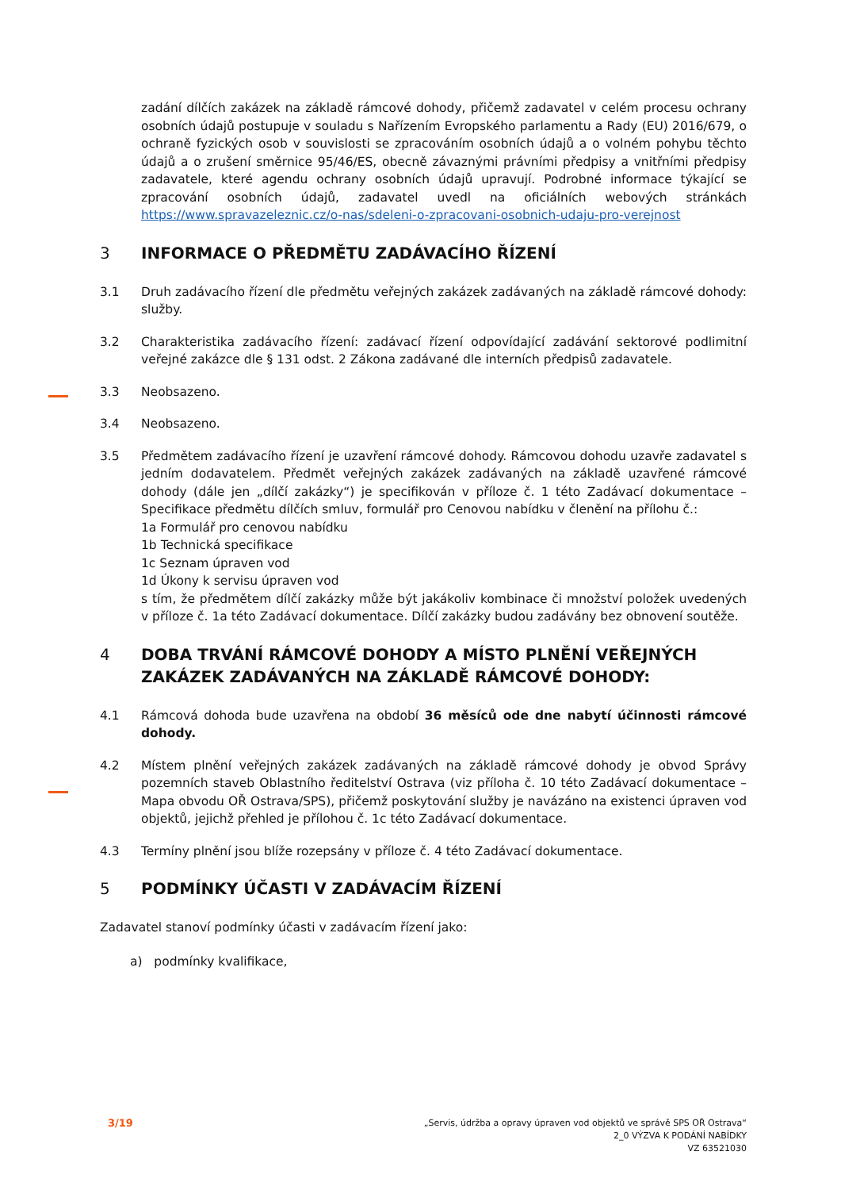zadání dílčích zakázek na základě rámcové dohody, přičemž zadavatel v celém procesu ochrany osobních údajů postupuje v souladu s Nařízením Evropského parlamentu a Rady (EU) 2016/679, o ochraně fyzických osob v souvislosti se zpracováním osobních údajů a o volném pohybu těchto údajů a o zrušení směrnice 95/46/ES, obecně závaznými právními předpisy a vnitřními předpisy zadavatele, které agendu ochrany osobních údajů upravují. Podrobné informace týkající se zpracování osobních údajů, zadavatel uvedl na oficiálních webových stránkách https://www.spravazeleznic.cz/o-nas/sdeleni-o-zpracovani-osobnich-udaju-pro-verejnost
3 INFORMACE O PŘEDMĚTU ZADÁVACÍHO ŘÍZENÍ
3.1 Druh zadávacího řízení dle předmětu veřejných zakázek zadávaných na základě rámcové dohody: služby.
3.2 Charakteristika zadávacího řízení: zadávací řízení odpovídající zadávání sektorové podlimitní veřejné zakázce dle § 131 odst. 2 Zákona zadávané dle interních předpisů zadavatele.
3.3 Neobsazeno.
3.4 Neobsazeno.
3.5 Předmětem zadávacího řízení je uzavření rámcové dohody. Rámcovou dohodu uzavře zadavatel s jedním dodavatelem. Předmět veřejných zakázek zadávaných na základě uzavřené rámcové dohody (dále jen „dílčí zakázky“) je specifikován v příloze č. 1 této Zadávací dokumentace – Specifikace předmětu dílčích smluv, formulář pro Cenovou nabídku v členění na přílohu č.:
1a Formulář pro cenovou nabídku
1b Technická specifikace
1c Seznam úpraven vod
1d Úkony k servisu úpraven vod
s tím, že předmětem dílčí zakázky může být jakákoliv kombinace či množství položek uvedených v příloze č. 1a této Zadávací dokumentace. Dílčí zakázky budou zadávány bez obnovení soutěže.
4 DOBA TRVÁNÍ RÁMCOVÉ DOHODY A MÍSTO PLNĚNÍ VEŘEJNÝCH ZAKÁZEK ZADÁVANÝCH NA ZÁKLADĚ RÁMCOVÉ DOHODY:
4.1 Rámcová dohoda bude uzavřena na období 36 měsíců ode dne nabytí účinnosti rámcové dohody.
4.2 Místem plnění veřejných zakázek zadávaných na základě rámcové dohody je obvod Správy pozemních staveb Oblastního ředitelství Ostrava (viz příloha č. 10 této Zadávací dokumentace – Mapa obvodu OŘ Ostrava/SPS), přičemž poskytování služby je navázáno na existenci úpraven vod objektů, jejichž přehled je přílohou č. 1c této Zadávací dokumentace.
4.3 Termíny plnění jsou blíže rozepsány v příloze č. 4 této Zadávací dokumentace.
5 PODMÍNKY ÚČASTI V ZADÁVACÍM ŘÍZENÍ
Zadavatel stanoví podmínky účasti v zadávacím řízení jako:
a) podmínky kvalifikace,
3/19
„Servis, údržba a opravy úpraven vod objektů ve správě SPS OŘ Ostrava“
2_0 VÝZVA K PODÁNÍ NABÍDKY
VZ 63521030